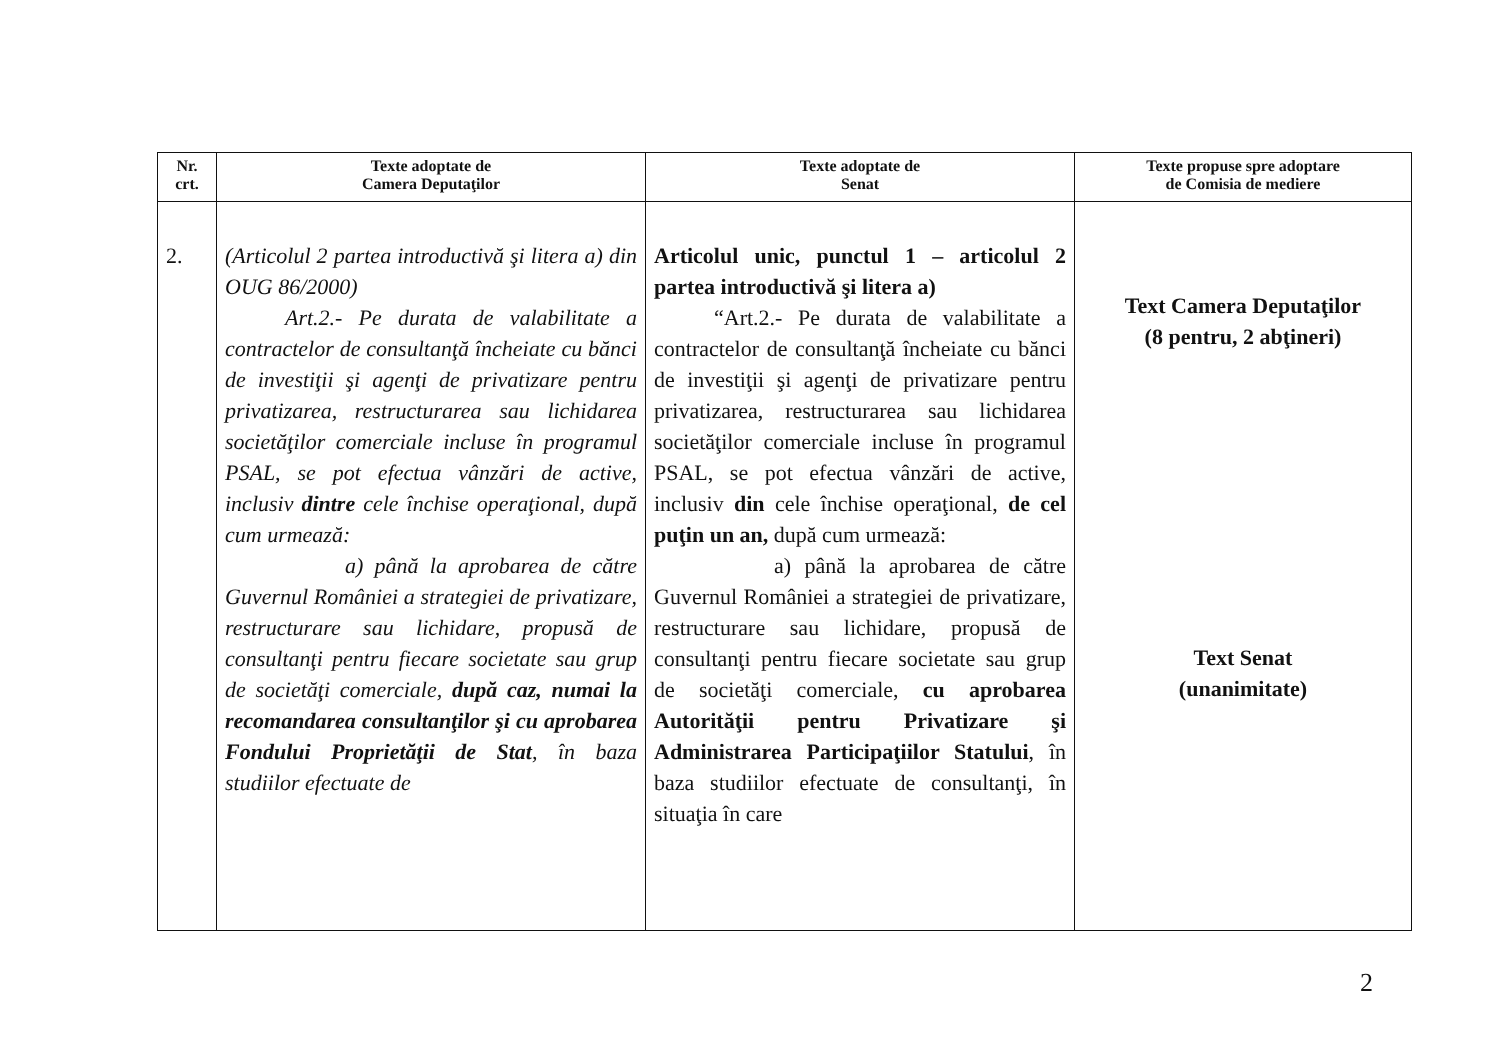| Nr. crt. | Texte adoptate de Camera Deputaţilor | Texte adoptate de Senat | Texte propuse spre adoptare de Comisia de mediere |
| --- | --- | --- | --- |
| 2. | (Articolul 2 partea introductivă şi litera a) din OUG 86/2000) Art.2.- Pe durata de valabilitate a contractelor de consultanţă încheiate cu bănci de investiţii şi agenţi de privatizare pentru privatizarea, restructurarea sau lichidarea societăţilor comerciale incluse în programul PSAL, se pot efectua vânzări de active, inclusiv dintre cele închise operaţional, după cum urmează: a) până la aprobarea de către Guvernul României a strategiei de privatizare, restructurare sau lichidare, propusă de consultanţi pentru fiecare societate sau grup de societăţi comerciale, după caz, numai la recomandarea consultanţilor şi cu aprobarea Fondului Proprietăţii de Stat , în baza studiilor efectuate de | Articolul unic, punctul 1 – articolul 2 partea introductivă şi litera a) “Art.2.- Pe durata de valabilitate a contractelor de consultanţă încheiate cu bănci de investiţii şi agenţi de privatizare pentru privatizarea, restructurarea sau lichidarea societăţilor comerciale incluse în programul PSAL, se pot efectua vânzări de active, inclusiv din cele închise operaţional, de cel puţin un an, după cum urmează: a) până la aprobarea de către Guvernul României a strategiei de privatizare, restructurare sau lichidare, propusă de consultanţi pentru fiecare societate sau grup de societăţi comerciale, cu aprobarea Autorităţii pentru Privatizare şi Administrarea Participaţiilor Statului , în baza studiilor efectuate de consultanţi, în situaţia în care | Text Camera Deputaţilor (8 pentru, 2 abţineri) Text Senat (unanimitate) |
2